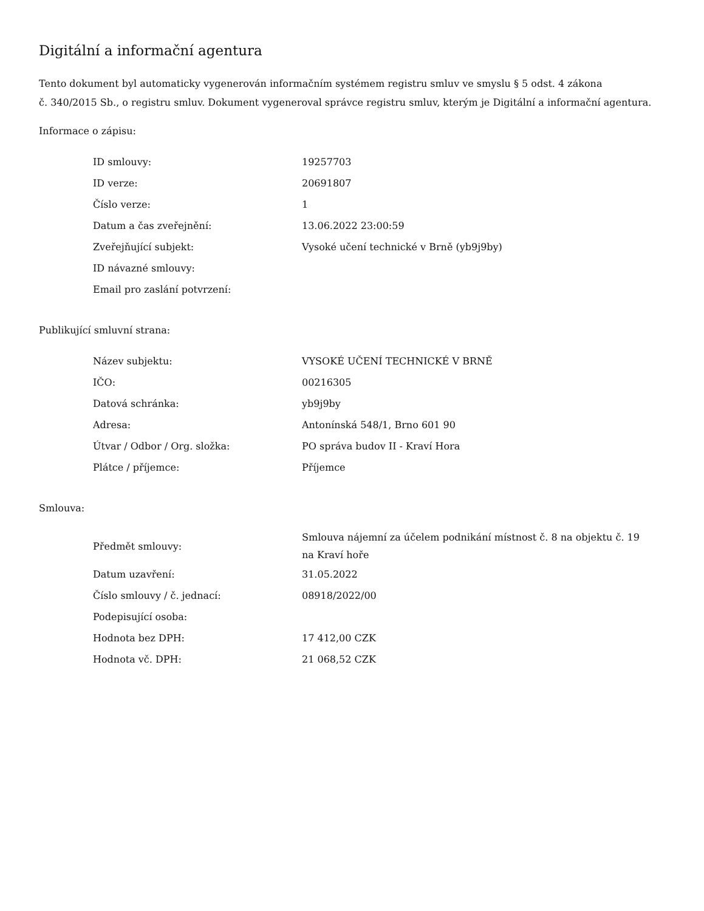Digitální a informační agentura
Tento dokument byl automaticky vygenerován informačním systémem registru smluv ve smyslu § 5 odst. 4 zákona
č. 340/2015 Sb., o registru smluv. Dokument vygeneroval správce registru smluv, kterým je Digitální a informační agentura.
Informace o zápisu:
| ID smlouvy: | 19257703 |
| ID verze: | 20691807 |
| Číslo verze: | 1 |
| Datum a čas zveřejnění: | 13.06.2022 23:00:59 |
| Zveřejňující subjekt: | Vysoké učení technické v Brně (yb9j9by) |
| ID návazné smlouvy: | |
| Email pro zaslání potvrzení: | |
Publikující smluvní strana:
| Název subjektu: | VYSOKÉ UČENÍ TECHNICKÉ V BRNĚ |
| IČO: | 00216305 |
| Datová schránka: | yb9j9by |
| Adresa: | Antonínská 548/1, Brno 601 90 |
| Útvar / Odbor / Org. složka: | PO správa budov II - Kraví Hora |
| Plátce / příjemce: | Příjemce |
Smlouva:
| Předmět smlouvy: | Smlouva nájemní za účelem podnikání místnost č. 8 na objektu č. 19 na Kraví hoře |
| Datum uzavření: | 31.05.2022 |
| Číslo smlouvy / č. jednací: | 08918/2022/00 |
| Podepisující osoba: | |
| Hodnota bez DPH: | 17 412,00 CZK |
| Hodnota vč. DPH: | 21 068,52 CZK |